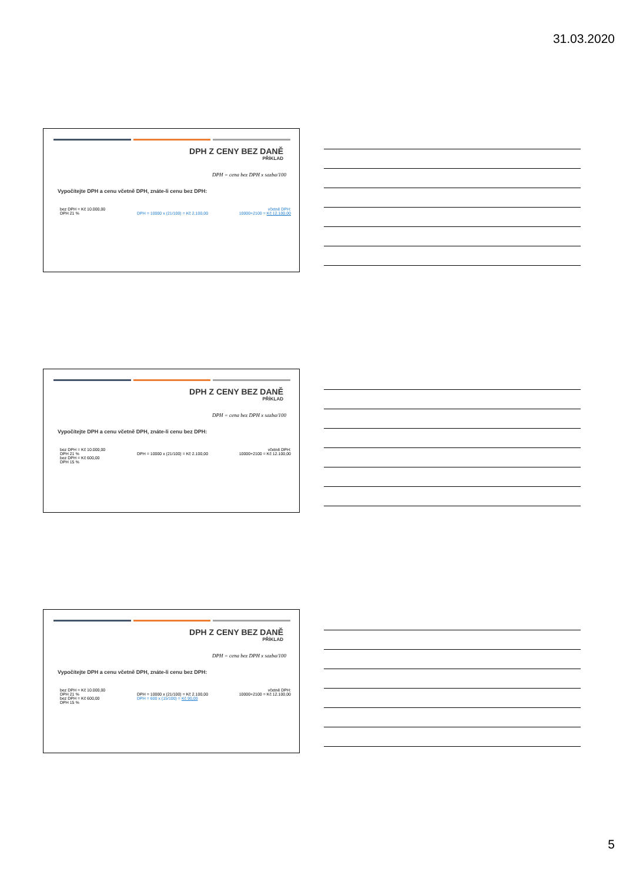31.03.2020
DPH Z CENY BEZ DANĚ
PŘÍKLAD
DPH = cena bez DPH x sazba/100
Vypočítejte DPH a cenu včetně DPH, znáte-li cenu bez DPH:
bez DPH = Kč 10.000,00
DPH 21 %
DPH = 10000 x (21/100) = Kč 2.100,00
včetně DPH:
10000+2100 = Kč 12.100,00
DPH Z CENY BEZ DANĚ
PŘÍKLAD
DPH = cena bez DPH x sazba/100
Vypočítejte DPH a cenu včetně DPH, znáte-li cenu bez DPH:
bez DPH = Kč 10.000,00
DPH 21 %
bez DPH = Kč 600,00
DPH 15 %
DPH = 10000 x (21/100) = Kč 2.100,00
včetně DPH:
10000+2100 = Kč 12.100,00
DPH Z CENY BEZ DANĚ
PŘÍKLAD
DPH = cena bez DPH x sazba/100
Vypočítejte DPH a cenu včetně DPH, znáte-li cenu bez DPH:
bez DPH = Kč 10.000,00
DPH 21 %
bez DPH = Kč 600,00
DPH 15 %
DPH = 10000 x (21/100) = Kč 2.100,00
DPH = 600 x (15/100) = Kč 90,00
včetně DPH:
10000+2100 = Kč 12.100,00
5